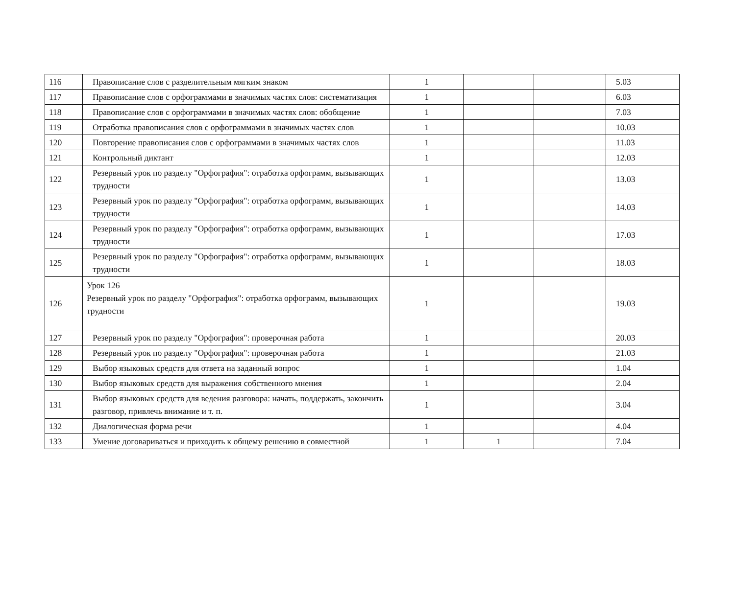| 116 | Правописание слов с разделительным мягким знаком | 1 | | | 5.03 |
| 117 | Правописание слов с орфограммами в значимых частях слов: систематизация | 1 | | | 6.03 |
| 118 | Правописание слов с орфограммами в значимых частях слов: обобщение | 1 | | | 7.03 |
| 119 | Отработка правописания слов с орфограммами в значимых частях слов | 1 | | | 10.03 |
| 120 | Повторение правописания слов с орфограммами в значимых частях слов | 1 | | | 11.03 |
| 121 | Контрольный диктант | 1 | | | 12.03 |
| 122 | Резервный урок по разделу "Орфография": отработка орфограмм, вызывающих трудности | 1 | | | 13.03 |
| 123 | Резервный урок по разделу "Орфография": отработка орфограмм, вызывающих трудности | 1 | | | 14.03 |
| 124 | Резервный урок по разделу "Орфография": отработка орфограмм, вызывающих трудности | 1 | | | 17.03 |
| 125 | Резервный урок по разделу "Орфография": отработка орфограмм, вызывающих трудности | 1 | | | 18.03 |
| 126 | Урок 126 Резервный урок по разделу "Орфография": отработка орфограмм, вызывающих трудности | 1 | | | 19.03 |
| 127 | Резервный урок по разделу "Орфография": проверочная работа | 1 | | | 20.03 |
| 128 | Резервный урок по разделу "Орфография": проверочная работа | 1 | | | 21.03 |
| 129 | Выбор языковых средств для ответа на заданный вопрос | 1 | | | 1.04 |
| 130 | Выбор языковых средств для выражения собственного мнения | 1 | | | 2.04 |
| 131 | Выбор языковых средств для ведения разговора: начать, поддержать, закончить разговор, привлечь внимание и т. п. | 1 | | | 3.04 |
| 132 | Диалогическая форма речи | 1 | | | 4.04 |
| 133 | Умение договариваться и приходить к общему решению в совместной | 1 | 1 | | 7.04 |